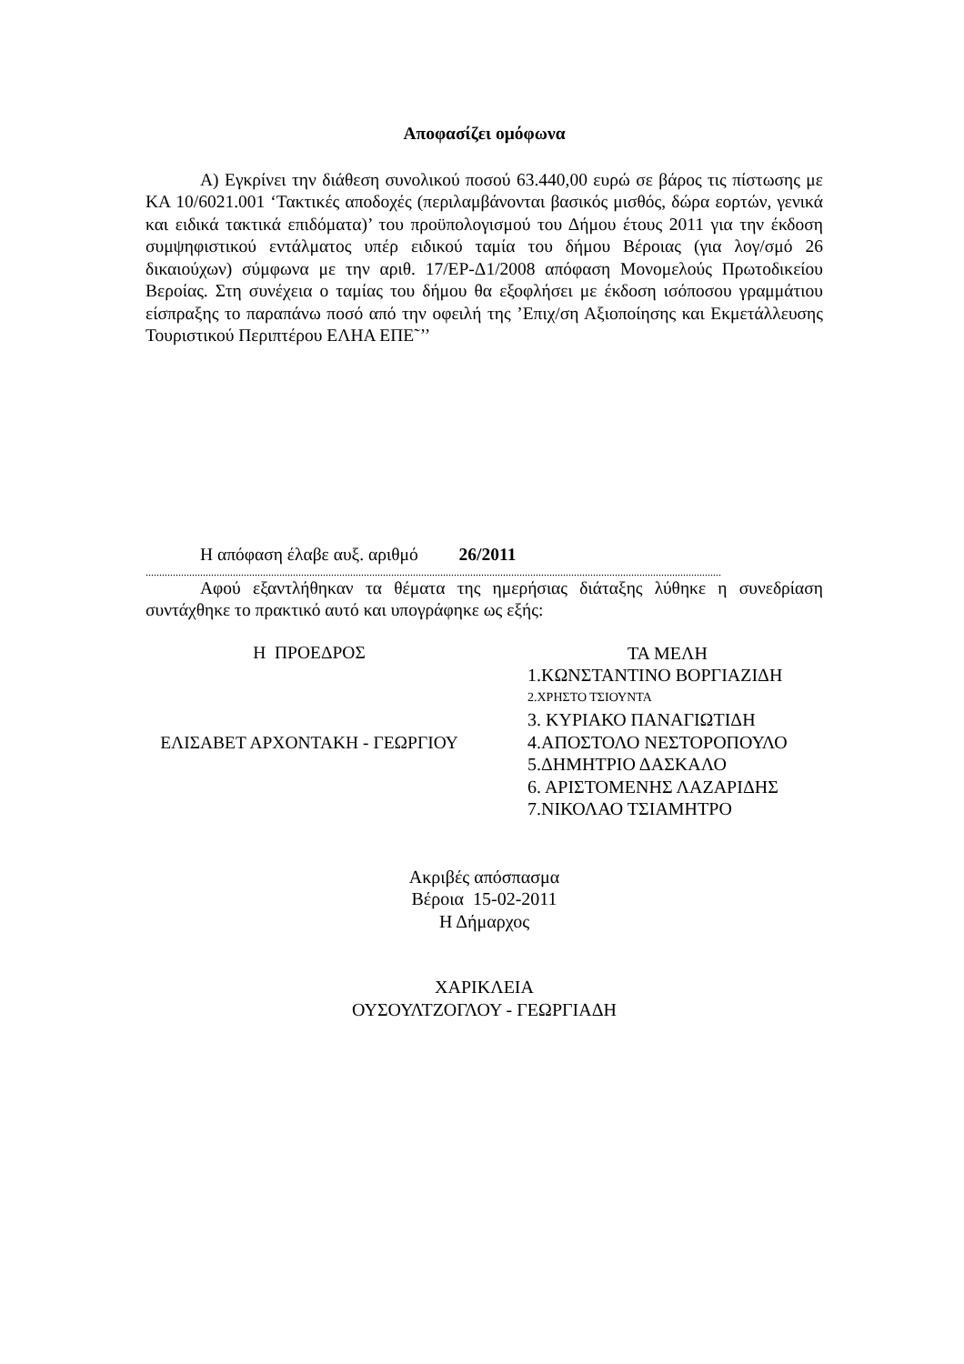Αποφασίζει ομόφωνα
Α) Εγκρίνει την διάθεση συνολικού ποσού 63.440,00 ευρώ σε βάρος τις πίστωσης με ΚΑ 10/6021.001 ‘Τακτικές αποδοχές (περιλαμβάνονται βασικός μισθός, δώρα εορτών, γενικά και ειδικά τακτικά επιδόματα)’ του προϋπολογισμού του Δήμου έτους 2011 για την έκδοση συμψηφιστικού εντάλματος υπέρ ειδικού ταμία του δήμου Βέροιας (για λογ/σμό 26 δικαιούχων) σύμφωνα με την αριθ. 17/ΕΡ-Δ1/2008 απόφαση Μονομελούς Πρωτοδικείου Βεροίας. Στη συνέχεια ο ταμίας του δήμου θα εξοφλήσει με έκδοση ισόποσου γραμμάτιου είσπραξης το παραπάνω ποσό από την οφειλή της ’Επιχ/ση Αξιοποίησης και Εκμετάλλευσης Τουριστικού Περιπτέρου ΕΛΗΑ ΕΠΕ˜’’
Η απόφαση έλαβε αυξ. αριθμό 26/2011
...................................................................................................................................................................................................................
Αφού εξαντλήθηκαν τα θέματα της ημερήσιας διάταξης λύθηκε η συνεδρίαση συντάχθηκε το πρακτικό αυτό και υπογράφηκε ως εξής:
Η ΠΡΟΕΔΡΟΣ
ΕΛΙΣΑΒΕΤ ΑΡΧΟΝΤΑΚΗ - ΓΕΩΡΓΙΟΥ
ΤΑ ΜΕΛΗ
1.ΚΩΝΣΤΑΝΤΙΝΟ ΒΟΡΓΙΑΖΙΔΗ
2.ΧΡΗΣΤΟ ΤΣΙΟΥΝΤΑ
3. ΚΥΡΙΑΚΟ ΠΑΝΑΓΙΩΤΙΔΗ
4.ΑΠΟΣΤΟΛΟ ΝΕΣΤΟΡΟΠΟΥΛΟ
5.ΔΗΜΗΤΡΙΟ ΔΑΣΚΑΛΟ
6. ΑΡΙΣΤΟΜΕΝΗΣ ΛΑΖΑΡΙΔΗΣ
7.ΝΙΚΟΛΑΟ ΤΣΙΑΜΗΤΡΟ
Ακριβές απόσπασμα
Βέροια 15-02-2011
Η Δήμαρχος
ΧΑΡΙΚΛΕΙΑ
ΟΥΣΟΥΛΤΖΟΓΛΟΥ - ΓΕΩΡΓΙΑΔΗ